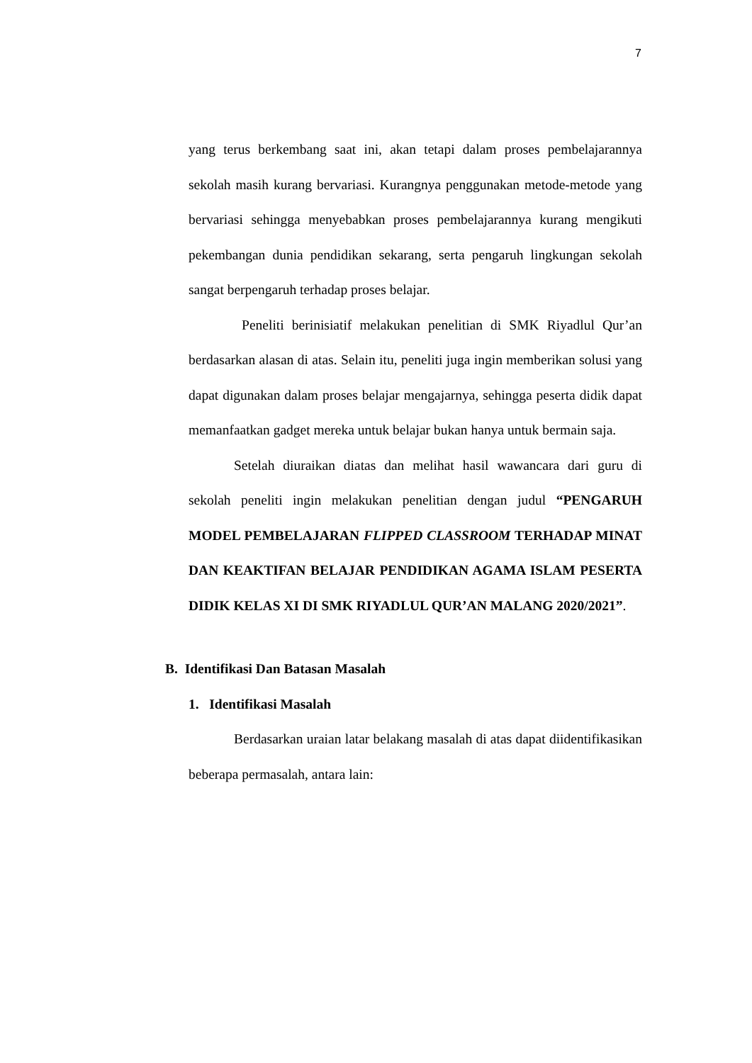7
yang terus berkembang saat ini, akan tetapi dalam proses pembelajarannya sekolah masih kurang bervariasi. Kurangnya penggunakan metode-metode yang bervariasi sehingga menyebabkan proses pembelajarannya kurang mengikuti pekembangan dunia pendidikan sekarang, serta pengaruh lingkungan sekolah sangat berpengaruh terhadap proses belajar.
Peneliti berinisiatif melakukan penelitian di SMK Riyadlul Qur’an berdasarkan alasan di atas. Selain itu, peneliti juga ingin memberikan solusi yang dapat digunakan dalam proses belajar mengajarnya, sehingga peserta didik dapat memanfaatkan gadget mereka untuk belajar bukan hanya untuk bermain saja.
Setelah diuraikan diatas dan melihat hasil wawancara dari guru di sekolah peneliti ingin melakukan penelitian dengan judul “PENGARUH MODEL PEMBELAJARAN FLIPPED CLASSROOM TERHADAP MINAT DAN KEAKTIFAN BELAJAR PENDIDIKAN AGAMA ISLAM PESERTA DIDIK KELAS XI DI SMK RIYADLUL QUR’AN MALANG 2020/2021”.
B. Identifikasi Dan Batasan Masalah
1. Identifikasi Masalah
Berdasarkan uraian latar belakang masalah di atas dapat diidentifikasikan beberapa permasalah, antara lain: